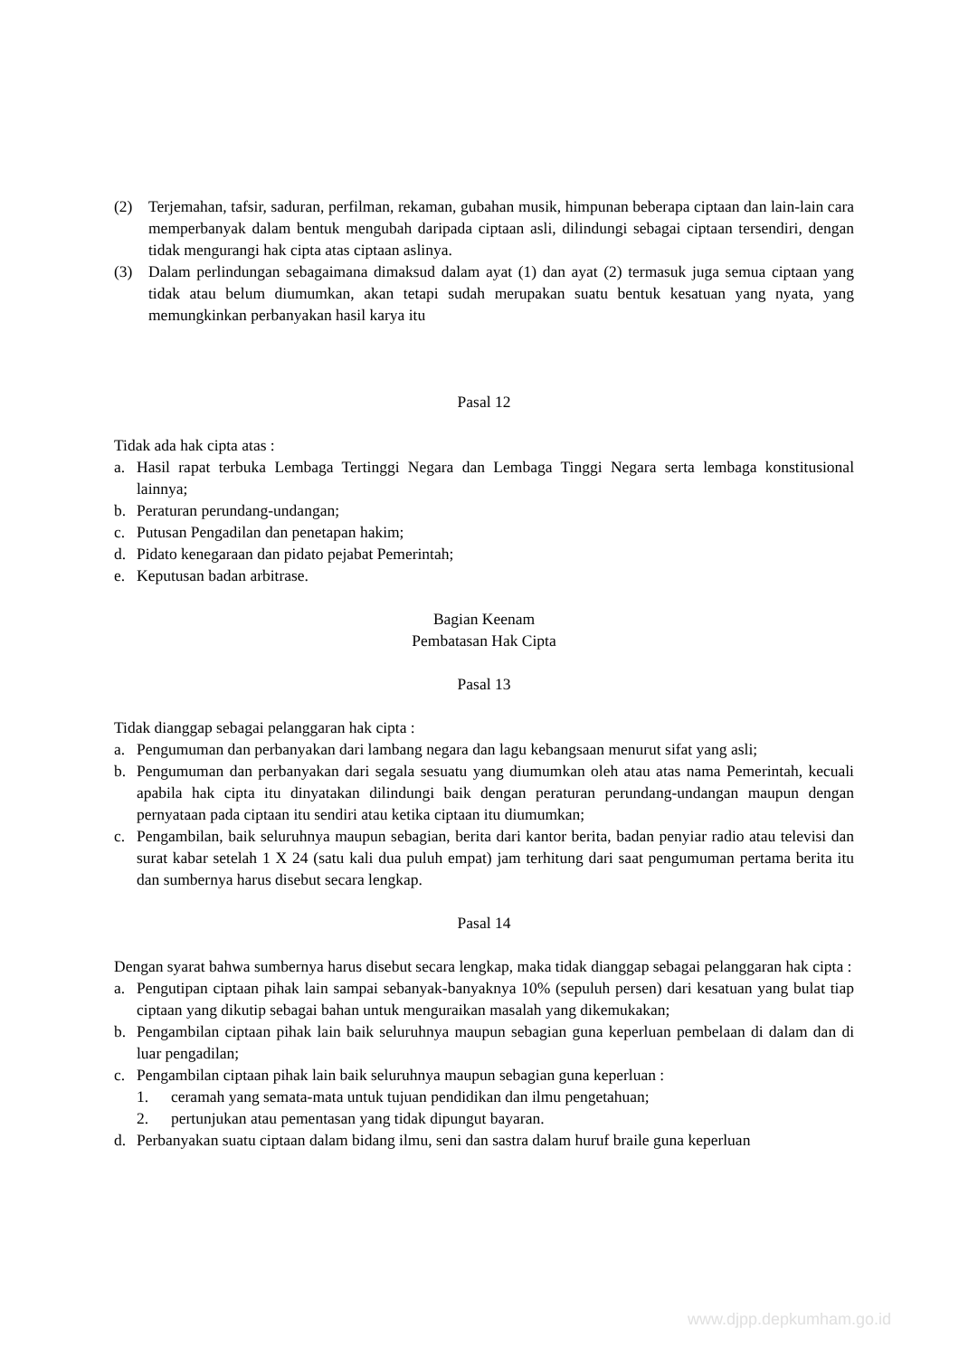(2) Terjemahan, tafsir, saduran, perfilman, rekaman, gubahan musik, himpunan beberapa ciptaan dan lain-lain cara memperbanyak dalam bentuk mengubah daripada ciptaan asli, dilindungi sebagai ciptaan tersendiri, dengan tidak mengurangi hak cipta atas ciptaan aslinya.
(3) Dalam perlindungan sebagaimana dimaksud dalam ayat (1) dan ayat (2) termasuk juga semua ciptaan yang tidak atau belum diumumkan, akan tetapi sudah merupakan suatu bentuk kesatuan yang nyata, yang memungkinkan perbanyakan hasil karya itu
Pasal 12
Tidak ada hak cipta atas :
a. Hasil rapat terbuka Lembaga Tertinggi Negara dan Lembaga Tinggi Negara serta lembaga konstitusional lainnya;
b. Peraturan perundang-undangan;
c. Putusan Pengadilan dan penetapan hakim;
d. Pidato kenegaraan dan pidato pejabat Pemerintah;
e. Keputusan badan arbitrase.
Bagian Keenam
Pembatasan Hak Cipta
Pasal 13
Tidak dianggap sebagai pelanggaran hak cipta :
a. Pengumuman dan perbanyakan dari lambang negara dan lagu kebangsaan menurut sifat yang asli;
b. Pengumuman dan perbanyakan dari segala sesuatu yang diumumkan oleh atau atas nama Pemerintah, kecuali apabila hak cipta itu dinyatakan dilindungi baik dengan peraturan perundang-undangan maupun dengan pernyataan pada ciptaan itu sendiri atau ketika ciptaan itu diumumkan;
c. Pengambilan, baik seluruhnya maupun sebagian, berita dari kantor berita, badan penyiar radio atau televisi dan surat kabar setelah 1 X 24 (satu kali dua puluh empat) jam terhitung dari saat pengumuman pertama berita itu dan sumbernya harus disebut secara lengkap.
Pasal 14
Dengan syarat bahwa sumbernya harus disebut secara lengkap, maka tidak dianggap sebagai pelanggaran hak cipta :
a. Pengutipan ciptaan pihak lain sampai sebanyak-banyaknya 10% (sepuluh persen) dari kesatuan yang bulat tiap ciptaan yang dikutip sebagai bahan untuk menguraikan masalah yang dikemukakan;
b. Pengambilan ciptaan pihak lain baik seluruhnya maupun sebagian guna keperluan pembelaan di dalam dan di luar pengadilan;
c. Pengambilan ciptaan pihak lain baik seluruhnya maupun sebagian guna keperluan :
1. ceramah yang semata-mata untuk tujuan pendidikan dan ilmu pengetahuan;
2. pertunjukan atau pementasan yang tidak dipungut bayaran.
d. Perbanyakan suatu ciptaan dalam bidang ilmu, seni dan sastra dalam huruf braile guna keperluan
www.djpp.depkumham.go.id